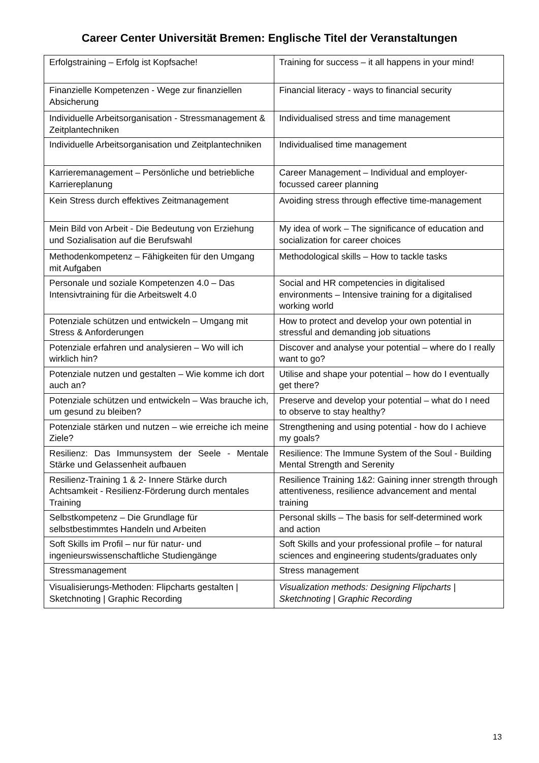Career Center Universität Bremen: Englische Titel der Veranstaltungen
| Erfolgstraining – Erfolg ist Kopfsache! | Training for success – it all happens in your mind! |
| Finanzielle Kompetenzen - Wege zur finanziellen Absicherung | Financial literacy - ways to financial security |
| Individuelle Arbeitsorganisation - Stressmanagement & Zeitplantechniken | Individualised stress and time management |
| Individuelle Arbeitsorganisation und Zeitplantechniken | Individualised time management |
| Karrieremanagement – Persönliche und betriebliche Karriereplanung | Career Management – Individual and employer-focussed career planning |
| Kein Stress durch effektives Zeitmanagement | Avoiding stress through effective time-management |
| Mein Bild von Arbeit - Die Bedeutung von Erziehung und Sozialisation auf die Berufswahl | My idea of work – The significance of education and socialization for career choices |
| Methodenkompetenz – Fähigkeiten für den Umgang mit Aufgaben | Methodological skills – How to tackle tasks |
| Personale und soziale Kompetenzen 4.0 – Das Intensivtraining für die Arbeitswelt 4.0 | Social and HR competencies in digitalised environments – Intensive training for a digitalised working world |
| Potenziale schützen und entwickeln – Umgang mit Stress & Anforderungen | How to protect and develop your own potential in stressful and demanding job situations |
| Potenziale erfahren und analysieren – Wo will ich wirklich hin? | Discover and analyse your potential – where do I really want to go? |
| Potenziale nutzen und gestalten – Wie komme ich dort auch an? | Utilise and shape your potential – how do I eventually get there? |
| Potenziale schützen und entwickeln – Was brauche ich, um gesund zu bleiben? | Preserve and develop your potential – what do I need to observe to stay healthy? |
| Potenziale stärken und nutzen – wie erreiche ich meine Ziele? | Strengthening and using potential - how do I achieve my goals? |
| Resilienz: Das Immunsystem der Seele - Mentale Stärke und Gelassenheit aufbauen | Resilience: The Immune System of the Soul - Building Mental Strength and Serenity |
| Resilienz-Training 1 & 2- Innere Stärke durch Achtsamkeit - Resilienz-Förderung durch mentales Training | Resilience Training 1&2: Gaining inner strength through attentiveness, resilience advancement and mental training |
| Selbstkompetenz – Die Grundlage für selbstbestimmtes Handeln und Arbeiten | Personal skills – The basis for self-determined work and action |
| Soft Skills im Profil – nur für natur- und ingenieurswissenschaftliche Studiengänge | Soft Skills and your professional profile – for natural sciences and engineering students/graduates only |
| Stressmanagement | Stress management |
| Visualisierungs-Methoden: Flipcharts gestalten / Sketchnoting / Graphic Recording | Visualization methods: Designing Flipcharts / Sketchnoting / Graphic Recording |
13